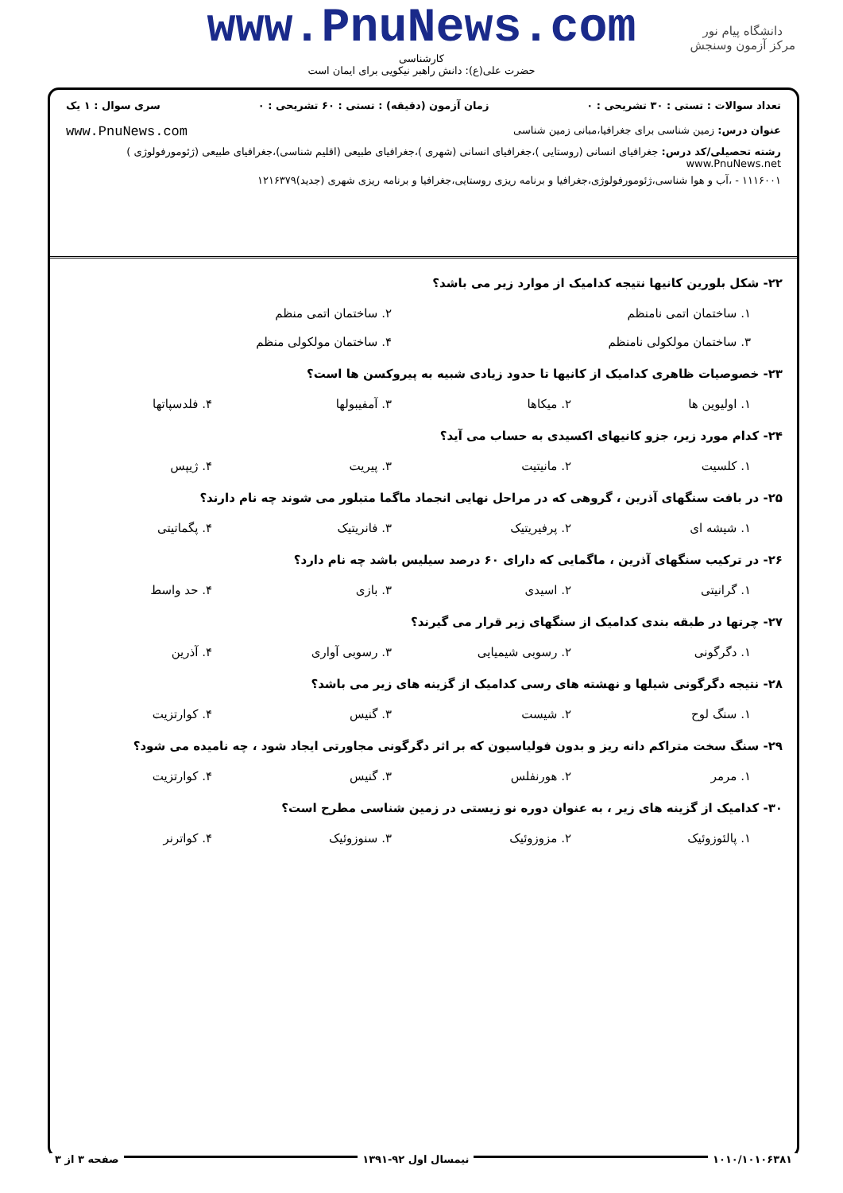www.PnuNews.com
کارشناسی
حضرت علی(ع): دانش راهبر نیکویی برای ایمان است
دانشگاه پیام نور
مرکز آزمون وسنجش
تعداد سوالات : تستی : ۳۰ تشریحی : ۰ زمان آزمون (دقیقه) : تستی : ۶۰ تشریحی : ۰ سری سوال : ۱ یک
عنوان درس: زمین شناسی برای جغرافیا،مبانی زمین شناسی www.PnuNews.com
رشته تحصیلی/کد درس: جغرافیای انسانی (روستایی )،جغرافیای انسانی (شهری )،جغرافیای طبیعی (اقلیم شناسی)،جغرافیای طبیعی (ژئومورفولوژی ) www.PnuNews.net
۱۱۱۶۰۰۱ - ،آب و هوا شناسی،ژئومورفولوژی،جغرافیا و برنامه ریزی روستایی،جغرافیا و برنامه ریزی شهری (جدید)۱۲۱۶۳۷۹
۲۲- شکل بلورین کانیها نتیجه کدامیک از موارد زیر می باشد؟
۱. ساختمان اتمی نامنظم ۲. ساختمان اتمی منظم
۳. ساختمان مولکولی نامنظم ۴. ساختمان مولکولی منظم
۲۳- خصوصیات ظاهری کدامیک از کانیها تا حدود زیادی شبیه به پیروکسن ها است؟
۱. اولیوین ها ۲. میکاها ۳. آمفیبولها ۴. فلدسپاتها
۲۴- کدام مورد زیر، جزو کانیهای اکسیدی به حساب می آید؟
۱. کلسیت ۲. مانیتیت ۳. پیریت ۴. ژیپس
۲۵- در بافت سنگهای آذرین ، گروهی که در مراحل نهایی انجماد ماگما متبلور می شوند چه نام دارند؟
۱. شیشه ای ۲. پرفیریتیک ۳. فانریتیک ۴. پگماتیتی
۲۶- در ترکیب سنگهای آذرین ، ماگمایی که دارای ۶۰ درصد سیلیس باشد چه نام دارد؟
۱. گرانیتی ۲. اسیدی ۳. بازی ۴. حد واسط
۲۷- چرتها در طبقه بندی کدامیک از سنگهای زیر قرار می گیرند؟
۱. دگرگونی ۲. رسوبی شیمیایی ۳. رسوبی آواری ۴. آذرین
۲۸- نتیجه دگرگونی شیلها و نهشته های رسی کدامیک از گزینه های زیر می باشد؟
۱. سنگ لوح ۲. شیست ۳. گنیس ۴. کوارتزیت
۲۹- سنگ سخت متراکم دانه ریز و بدون فولیاسیون که بر اثر دگرگونی مجاورتی ایجاد شود ، چه نامیده می شود؟
۱. مرمر ۲. هورنفلس ۳. گنیس ۴. کوارتزیت
۳۰- کدامیک از گزینه های زیر ، به عنوان دوره نو زیستی در زمین شناسی مطرح است؟
۱. پالئوزوئیک ۲. مزوزوئیک ۳. سنوزوئیک ۴. کواترنر
۱۰۱۰/۱۰۱۰۶۳۸۱ نیمسال اول ۹۲-۱۳۹۱ صفحه ۳ از ۳